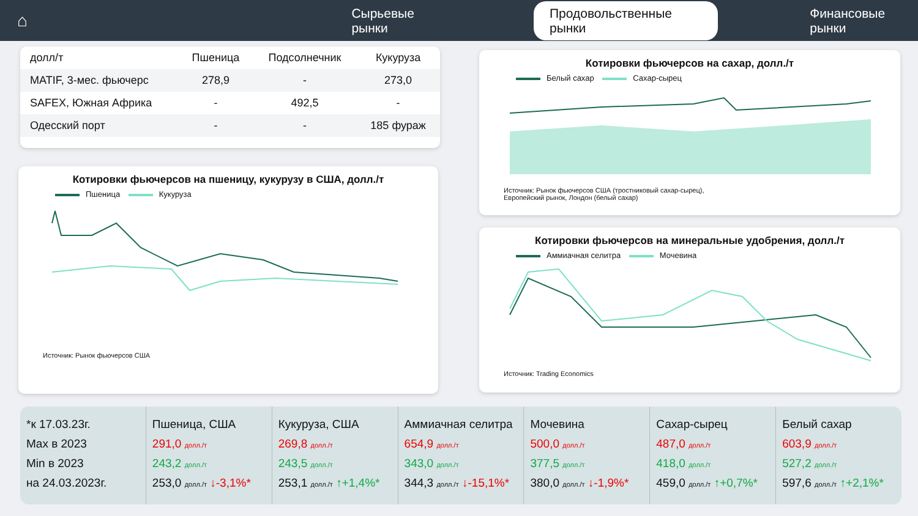⌂
Сырьевые рынки
Продовольственные рынки
Финансовые рынки
| долл/т | Пшеница | Подсолнечник | Кукуруза |
| --- | --- | --- | --- |
| MATIF, 3-мес. фьючерс | 278,9 | - | 273,0 |
| SAFEX, Южная Африка | - | 492,5 | - |
| Одесский порт | - | - | 185 фураж |
Котировки фьючерсов на пшеницу, кукурузу в США, долл./т
Пшеница Кукуруза
Источник: Рынок фьючерсов США
Котировки фьючерсов на сахар, долл./т
Белый сахар Сахар-сырец
Источник: Рынок фьючерсов США (тростниковый сахар-сырец),
Европейский рынок, Лондон (белый сахар)
Котировки фьючерсов на минеральные удобрения, долл./т
Аммиачная селитра Мочевина
Источник: Trading Economics
*к 17.03.23г.
Max в 2023
Min в 2023
на 24.03.2023г.
Пшеница, США
291,0 долл./т
243,2 долл./т
253,0 долл./т ↓-3,1%*
Кукуруза, США
269,8 долл./т
243,5 долл./т
253,1 долл./т ↑+1,4%*
Аммиачная селитра
654,9 долл./т
343,0 долл./т
344,3 долл./т ↓-15,1%*
Мочевина
500,0 долл./т
377,5 долл./т
380,0 долл./т ↓-1,9%*
Сахар-сырец
487,0 долл./т
418,0 долл./т
459,0 долл./т ↑+0,7%*
Белый сахар
603,9 долл./т
527,2 долл./т
597,6 долл./т ↑+2,1%*